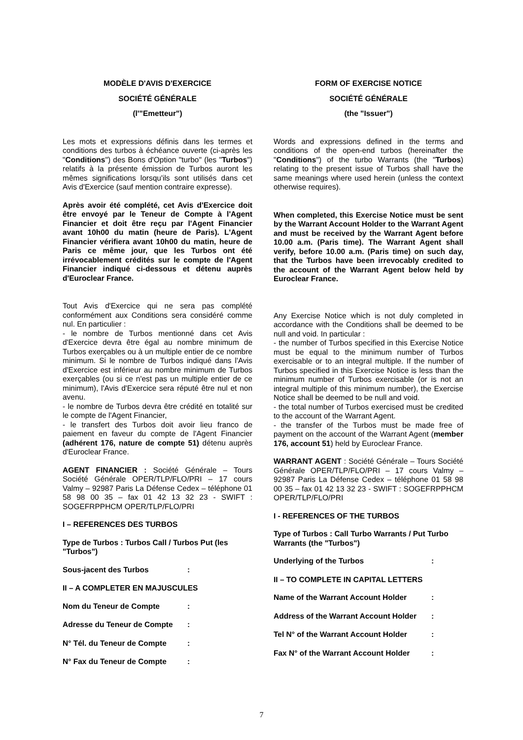MODÈLE D'AVIS D'EXERCICE
SOCIÉTÉ GÉNÉRALE
(l'"Emetteur")
Les mots et expressions définis dans les termes et conditions des turbos à échéance ouverte (ci-après les "Conditions") des Bons d'Option "turbo" (les "Turbos") relatifs à la présente émission de Turbos auront les mêmes significations lorsqu'ils sont utilisés dans cet Avis d'Exercice (sauf mention contraire expresse).
Après avoir été complété, cet Avis d'Exercice doit être envoyé par le Teneur de Compte à l'Agent Financier et doit être reçu par l'Agent Financier avant 10h00 du matin (heure de Paris). L'Agent Financier vérifiera avant 10h00 du matin, heure de Paris ce même jour, que les Turbos ont été irrévocablement crédités sur le compte de l'Agent Financier indiqué ci-dessous et détenu auprès d'Euroclear France.
Tout Avis d'Exercice qui ne sera pas complété conformément aux Conditions sera considéré comme nul. En particulier :
- le nombre de Turbos mentionné dans cet Avis d'Exercice devra être égal au nombre minimum de Turbos exerçables ou à un multiple entier de ce nombre minimum. Si le nombre de Turbos indiqué dans l'Avis d'Exercice est inférieur au nombre minimum de Turbos exerçables (ou si ce n'est pas un multiple entier de ce minimum), l'Avis d'Exercice sera réputé être nul et non avenu.
- le nombre de Turbos devra être crédité en totalité sur le compte de l'Agent Financier,
- le transfert des Turbos doit avoir lieu franco de paiement en faveur du compte de l'Agent Financier (adhérent 176, nature de compte 51) détenu auprès d'Euroclear France.
AGENT FINANCIER : Société Générale – Tours Société Générale OPER/TLP/FLO/PRI – 17 cours Valmy – 92987 Paris La Défense Cedex – téléphone 01 58 98 00 35 – fax 01 42 13 32 23 - SWIFT : SOGEFRPPHCM OPER/TLP/FLO/PRI
I – REFERENCES DES TURBOS
Type de Turbos : Turbos Call / Turbos Put (les "Turbos")
Sous-jacent des Turbos:
II – A COMPLETER EN MAJUSCULES
Nom du Teneur de Compte:
Adresse du Teneur de Compte:
N° Tél. du Teneur de Compte:
N° Fax du Teneur de Compte:
FORM OF EXERCISE NOTICE
SOCIÉTÉ GÉNÉRALE
(the "Issuer")
Words and expressions defined in the terms and conditions of the open-end turbos (hereinafter the "Conditions") of the turbo Warrants (the "Turbos) relating to the present issue of Turbos shall have the same meanings where used herein (unless the context otherwise requires).
When completed, this Exercise Notice must be sent by the Warrant Account Holder to the Warrant Agent and must be received by the Warrant Agent before 10.00 a.m. (Paris time). The Warrant Agent shall verify, before 10.00 a.m. (Paris time) on such day, that the Turbos have been irrevocably credited to the account of the Warrant Agent below held by Euroclear France.
Any Exercise Notice which is not duly completed in accordance with the Conditions shall be deemed to be null and void. In particular :
- the number of Turbos specified in this Exercise Notice must be equal to the minimum number of Turbos exercisable or to an integral multiple. If the number of Turbos specified in this Exercise Notice is less than the minimum number of Turbos exercisable (or is not an integral multiple of this minimum number), the Exercise Notice shall be deemed to be null and void.
- the total number of Turbos exercised must be credited to the account of the Warrant Agent.
- the transfer of the Turbos must be made free of payment on the account of the Warrant Agent (member 176, account 51) held by Euroclear France.
WARRANT AGENT : Société Générale – Tours Société Générale OPER/TLP/FLO/PRI – 17 cours Valmy – 92987 Paris La Défense Cedex – téléphone 01 58 98 00 35 – fax 01 42 13 32 23 - SWIFT : SOGEFRPPHCM OPER/TLP/FLO/PRI
I - REFERENCES OF THE TURBOS
Type of Turbos : Call Turbo Warrants / Put Turbo Warrants (the "Turbos")
Underlying of the Turbos:
II – TO COMPLETE IN CAPITAL LETTERS
Name of the Warrant Account Holder:
Address of the Warrant Account Holder:
Tel N° of the Warrant Account Holder:
Fax N° of the Warrant Account Holder:
7